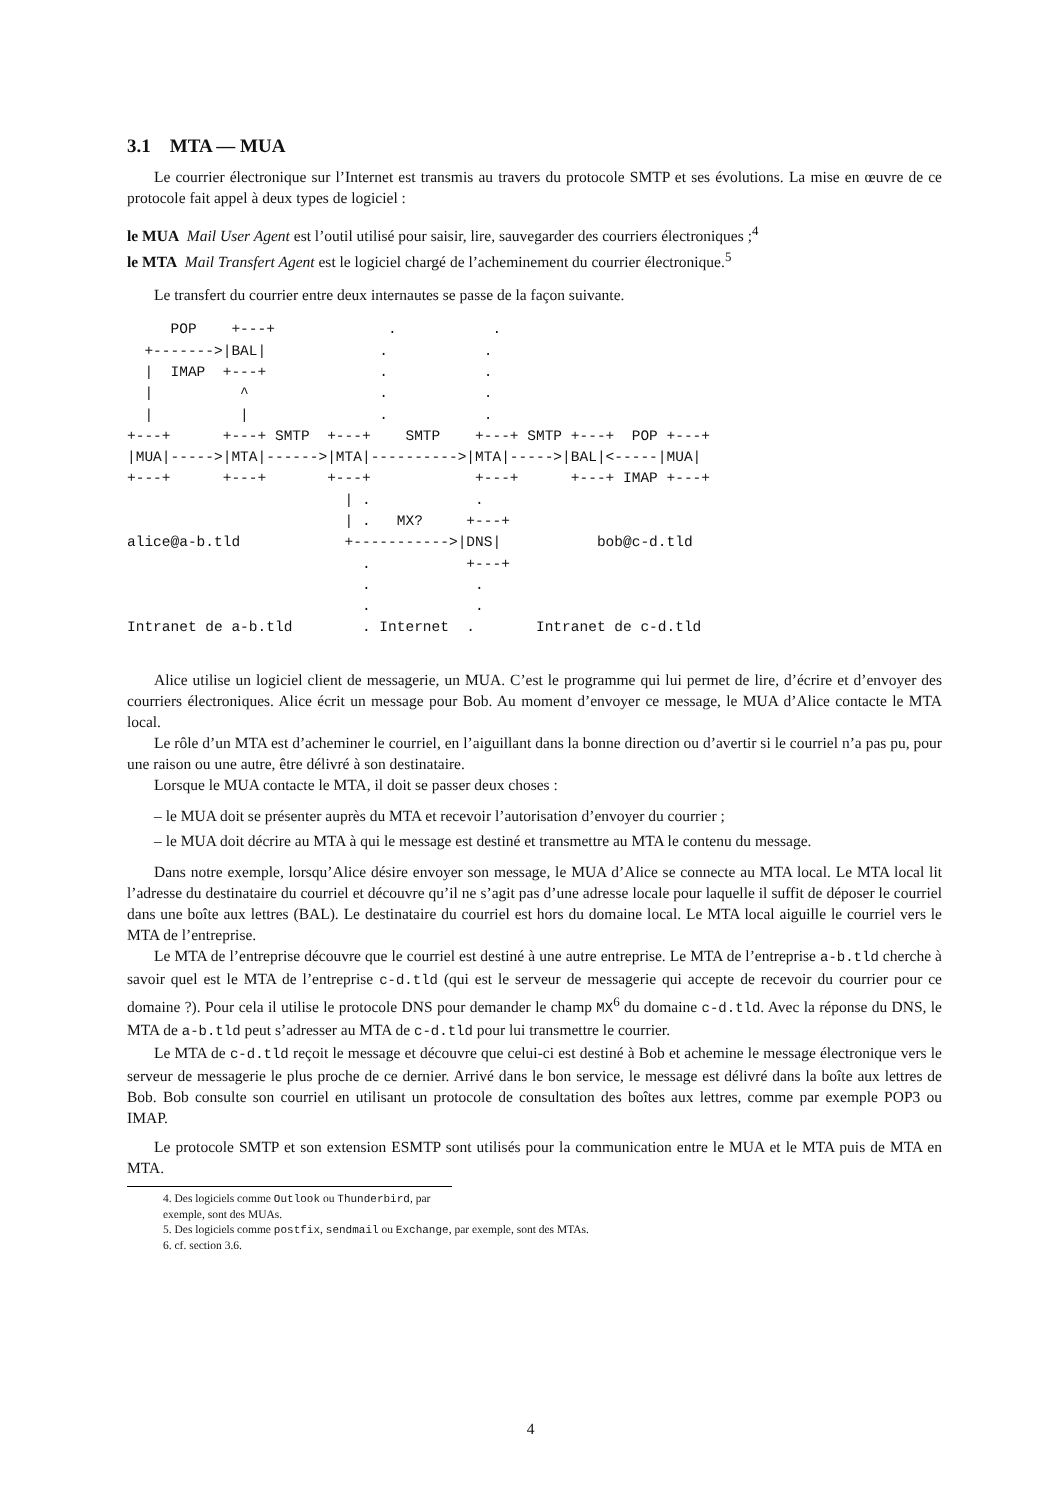3.1 MTA — MUA
Le courrier électronique sur l’Internet est transmis au travers du protocole SMTP et ses évolutions. La mise en œuvre de ce protocole fait appel à deux types de logiciel :
le MUA Mail User Agent est l’outil utilisé pour saisir, lire, sauvegarder des courriers électroniques ;<sup>4</sup>
le MTA Mail Transfert Agent est le logiciel chargé de l’acheminement du courrier électronique.<sup>5</sup>
Le transfert du courrier entre deux internautes se passe de la façon suivante.
     POP    +---+             .           .
  +------->|BAL|             .           .
  |  IMAP  +---+             .           .
  |          ^               .           .
  |          |               .           .
+---+      +---+ SMTP  +---+    SMTP    +---+ SMTP +---+  POP +---+
|MUA|----->|MTA|------>|MTA|---------->|MTA|----->|BAL|<-----|MUA|
+---+      +---+       +---+            +---+      +---+ IMAP +---+
                         | .            .
                         | .   MX?     +---+
alice@a-b.tld            +----------->|DNS|           bob@c-d.tld
                           .           +---+
                           .            .
                           .            .
Intranet de a-b.tld        . Internet  .       Intranet de c-d.tld
Alice utilise un logiciel client de messagerie, un MUA. C’est le programme qui lui permet de lire, d’écrire et d’envoyer des courriers électroniques. Alice écrit un message pour Bob. Au moment d’envoyer ce message, le MUA d’Alice contacte le MTA local.
Le rôle d’un MTA est d’acheminer le courriel, en l’aiguillant dans la bonne direction ou d’avertir si le courriel n’a pas pu, pour une raison ou une autre, être délivré à son destinataire.
Lorsque le MUA contacte le MTA, il doit se passer deux choses :
– le MUA doit se présenter auprès du MTA et recevoir l’autorisation d’envoyer du courrier ;
– le MUA doit décrire au MTA à qui le message est destiné et transmettre au MTA le contenu du message.
Dans notre exemple, lorsqu’Alice désire envoyer son message, le MUA d’Alice se connecte au MTA local. Le MTA local lit l’adresse du destinataire du courriel et découvre qu’il ne s’agit pas d’une adresse locale pour laquelle il suffit de déposer le courriel dans une boîte aux lettres (BAL). Le destinataire du courriel est hors du domaine local. Le MTA local aiguille le courriel vers le MTA de l’entreprise.
Le MTA de l’entreprise découvre que le courriel est destiné à une autre entreprise. Le MTA de l’entreprise a-b.tld cherche à savoir quel est le MTA de l’entreprise c-d.tld (qui est le serveur de messagerie qui accepte de recevoir du courrier pour ce domaine ?). Pour cela il utilise le protocole DNS pour demander le champ MX<sup>6</sup> du domaine c-d.tld. Avec la réponse du DNS, le MTA de a-b.tld peut s’adresser au MTA de c-d.tld pour lui transmettre le courrier.
Le MTA de c-d.tld reçoit le message et découvre que celui-ci est destiné à Bob et achemine le message électronique vers le serveur de messagerie le plus proche de ce dernier. Arrivé dans le bon service, le message est délivré dans la boîte aux lettres de Bob. Bob consulte son courriel en utilisant un protocole de consultation des boîtes aux lettres, comme par exemple POP3 ou IMAP.
Le protocole SMTP et son extension ESMTP sont utilisés pour la communication entre le MUA et le MTA puis de MTA en MTA.
4. Des logiciels comme Outlook ou Thunderbird, par exemple, sont des MUAs.
5. Des logiciels comme postfix, sendmail ou Exchange, par exemple, sont des MTAs.
6. cf. section 3.6.
4